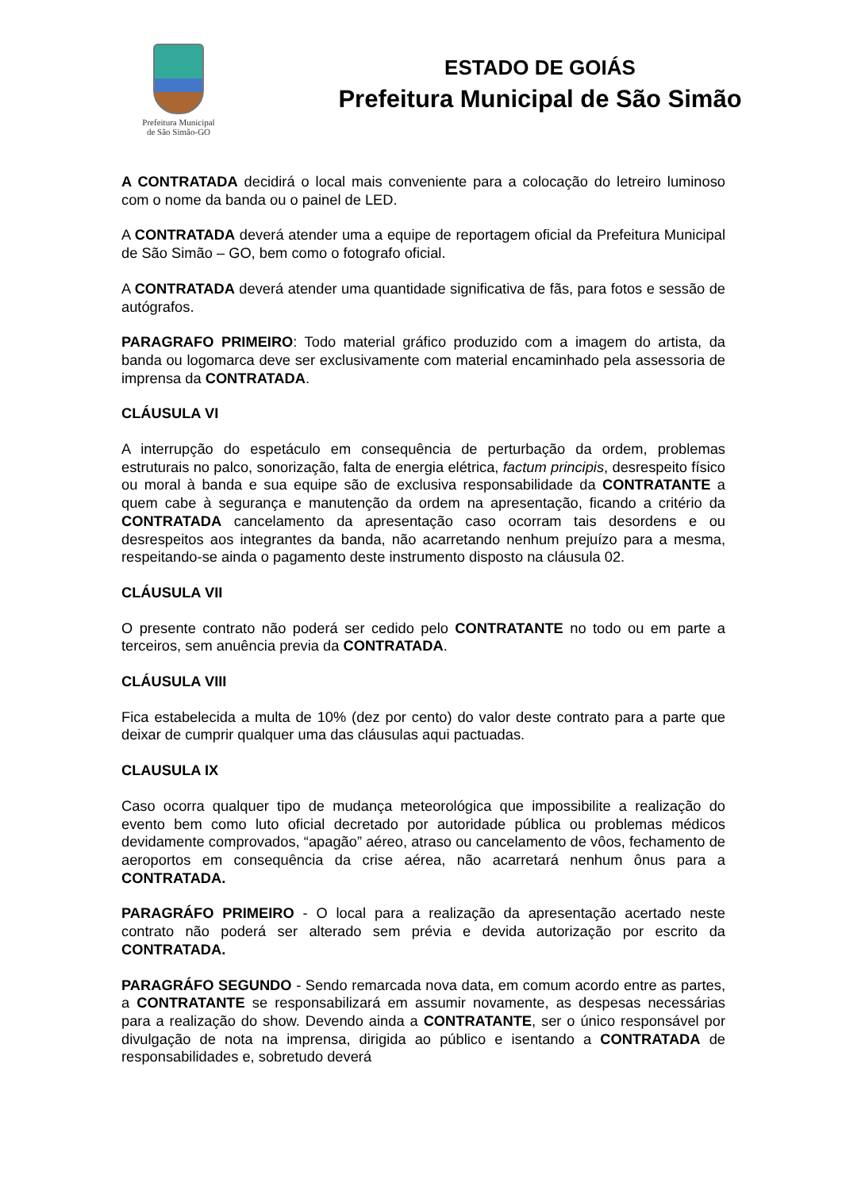Prefeitura Municipal
de São Simão-GO
ESTADO DE GOIÁS
Prefeitura Municipal de São Simão
A CONTRATADA decidirá o local mais conveniente para a colocação do letreiro luminoso com o nome da banda ou o painel de LED.
A CONTRATADA deverá atender uma a equipe de reportagem oficial da Prefeitura Municipal de São Simão – GO, bem como o fotografo oficial.
A CONTRATADA deverá atender uma quantidade significativa de fãs, para fotos e sessão de autógrafos.
PARAGRAFO PRIMEIRO: Todo material gráfico produzido com a imagem do artista, da banda ou logomarca deve ser exclusivamente com material encaminhado pela assessoria de imprensa da CONTRATADA.
CLÁUSULA VI
A interrupção do espetáculo em consequência de perturbação da ordem, problemas estruturais no palco, sonorização, falta de energia elétrica, factum principis, desrespeito físico ou moral à banda e sua equipe são de exclusiva responsabilidade da CONTRATANTE a quem cabe à segurança e manutenção da ordem na apresentação, ficando a critério da CONTRATADA cancelamento da apresentação caso ocorram tais desordens e ou desrespeitos aos integrantes da banda, não acarretando nenhum prejuízo para a mesma, respeitando-se ainda o pagamento deste instrumento disposto na cláusula 02.
CLÁUSULA VII
O presente contrato não poderá ser cedido pelo CONTRATANTE no todo ou em parte a terceiros, sem anuência previa da CONTRATADA.
CLÁUSULA VIII
Fica estabelecida a multa de 10% (dez por cento) do valor deste contrato para a parte que deixar de cumprir qualquer uma das cláusulas aqui pactuadas.
CLAUSULA IX
Caso ocorra qualquer tipo de mudança meteorológica que impossibilite a realização do evento bem como luto oficial decretado por autoridade pública ou problemas médicos devidamente comprovados, “apagão” aéreo, atraso ou cancelamento de vôos, fechamento de aeroportos em consequência da crise aérea, não acarretará nenhum ônus para a CONTRATADA.
PARAGRÁFO PRIMEIRO - O local para a realização da apresentação acertado neste contrato não poderá ser alterado sem prévia e devida autorização por escrito da CONTRATADA.
PARAGRÁFO SEGUNDO - Sendo remarcada nova data, em comum acordo entre as partes, a CONTRATANTE se responsabilizará em assumir novamente, as despesas necessárias para a realização do show. Devendo ainda a CONTRATANTE, ser o único responsável por divulgação de nota na imprensa, dirigida ao público e isentando a CONTRATADA de responsabilidades e, sobretudo deverá